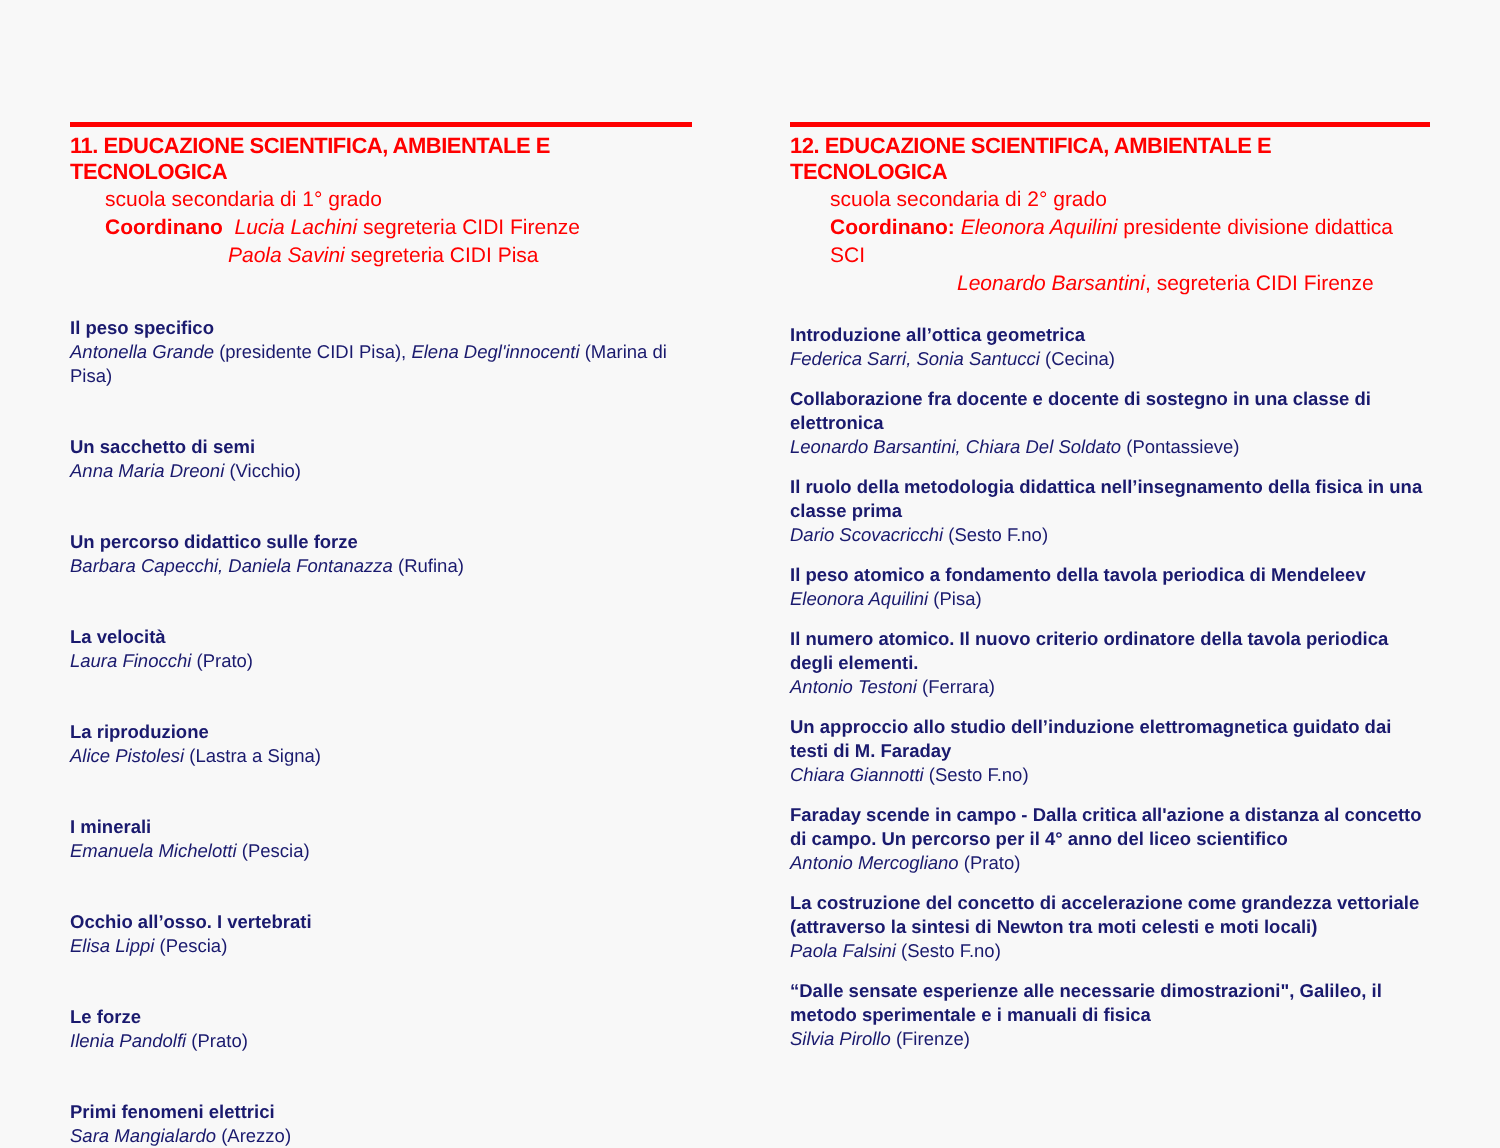11. EDUCAZIONE SCIENTIFICA, AMBIENTALE E TECNOLOGICA
scuola secondaria di 1° grado
Coordinano Lucia Lachini segreteria CIDI Firenze
Paola Savini segreteria CIDI Pisa
Il peso specifico
Antonella Grande (presidente CIDI Pisa), Elena Degl'innocenti (Marina di Pisa)
Un sacchetto di semi
Anna Maria Dreoni (Vicchio)
Un percorso didattico sulle forze
Barbara Capecchi, Daniela Fontanazza (Rufina)
La velocità
Laura Finocchi (Prato)
La riproduzione
Alice Pistolesi (Lastra a Signa)
I minerali
Emanuela Michelotti (Pescia)
Occhio all’osso. I vertebrati
Elisa Lippi (Pescia)
Le forze
Ilenia Pandolfi (Prato)
Primi fenomeni elettrici
Sara Mangialardo (Arezzo)
12. EDUCAZIONE SCIENTIFICA, AMBIENTALE E TECNOLOGICA
scuola secondaria di 2° grado
Coordinano: Eleonora Aquilini presidente divisione didattica SCI
Leonardo Barsantini, segreteria CIDI Firenze
Introduzione all’ottica geometrica
Federica Sarri, Sonia Santucci (Cecina)
Collaborazione fra docente e docente di sostegno in una classe di elettronica
Leonardo Barsantini, Chiara Del Soldato (Pontassieve)
Il ruolo della metodologia didattica nell’insegnamento della fisica in una classe prima
Dario Scovacricchi (Sesto F.no)
Il peso atomico a fondamento della tavola periodica di Mendeleev
Eleonora Aquilini (Pisa)
Il numero atomico. Il nuovo criterio ordinatore della tavola periodica degli elementi.
Antonio Testoni (Ferrara)
Un approccio allo studio dell’induzione elettromagnetica guidato dai testi di M. Faraday
Chiara Giannotti (Sesto F.no)
Faraday scende in campo - Dalla critica all'azione a distanza al concetto di campo. Un percorso per il 4° anno del liceo scientifico
Antonio Mercogliano (Prato)
La costruzione del concetto di accelerazione come grandezza vettoriale (attraverso la sintesi di Newton tra moti celesti e moti locali)
Paola Falsini (Sesto F.no)
“Dalle sensate esperienze alle necessarie dimostrazioni", Galileo, il metodo sperimentale e i manuali di fisica
Silvia Pirollo (Firenze)